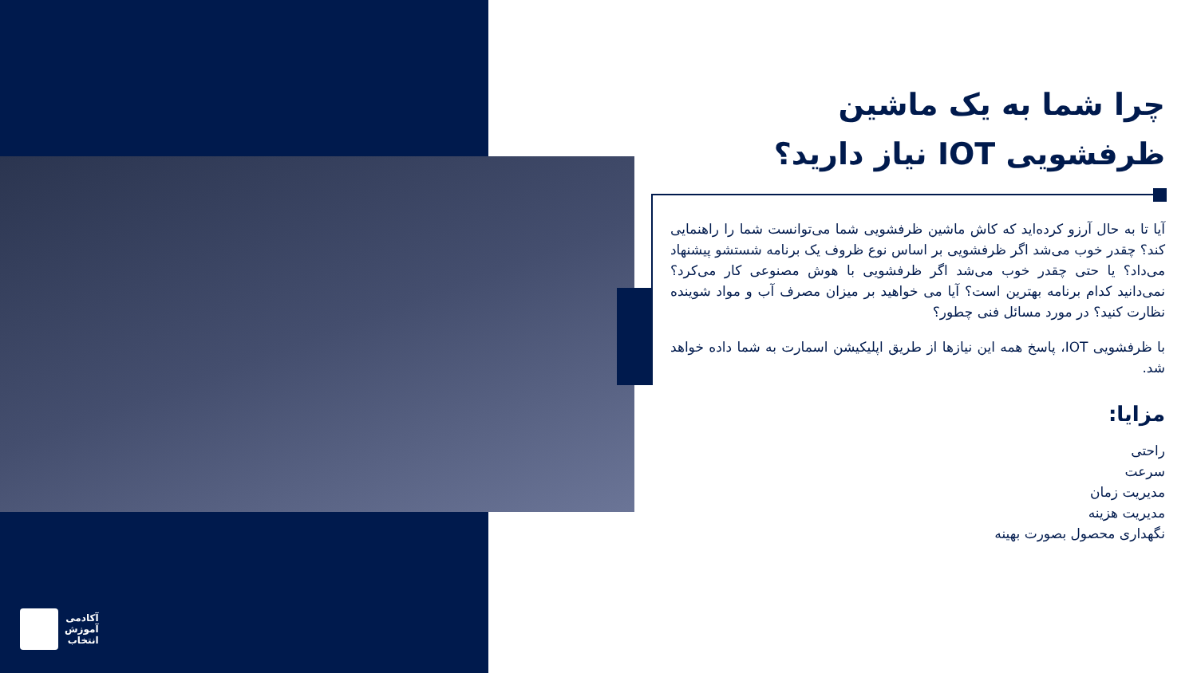چرا شما به یک ماشین ظرفشویی IOT نیاز دارید؟
آیا تا به حال آرزو کرده‌اید که کاش ماشین ظرفشویی شما می‌توانست شما را راهنمایی کند؟ چقدر خوب می‌شد اگر ظرفشویی بر اساس نوع ظروف یک برنامه شستشو پیشنهاد می‌داد؟ یا حتی چقدر خوب می‌شد اگر ظرفشویی با هوش مصنوعی کار می‌کرد؟ نمی‌دانید کدام برنامه بهترین است؟ آیا می خواهید بر میزان مصرف آب و مواد شوینده نظارت کنید؟ در مورد مسائل فنی چطور؟
با ظرفشویی IOT، پاسخ همه این نیازها از طریق اپلیکیشن اسمارت به شما داده خواهد شد.
مزایا:
راحتی
سرعت
مدیریت زمان
مدیریت هزینه
نگهداری محصول بصورت بهینه
آکادمی
آموزش
انتخاب